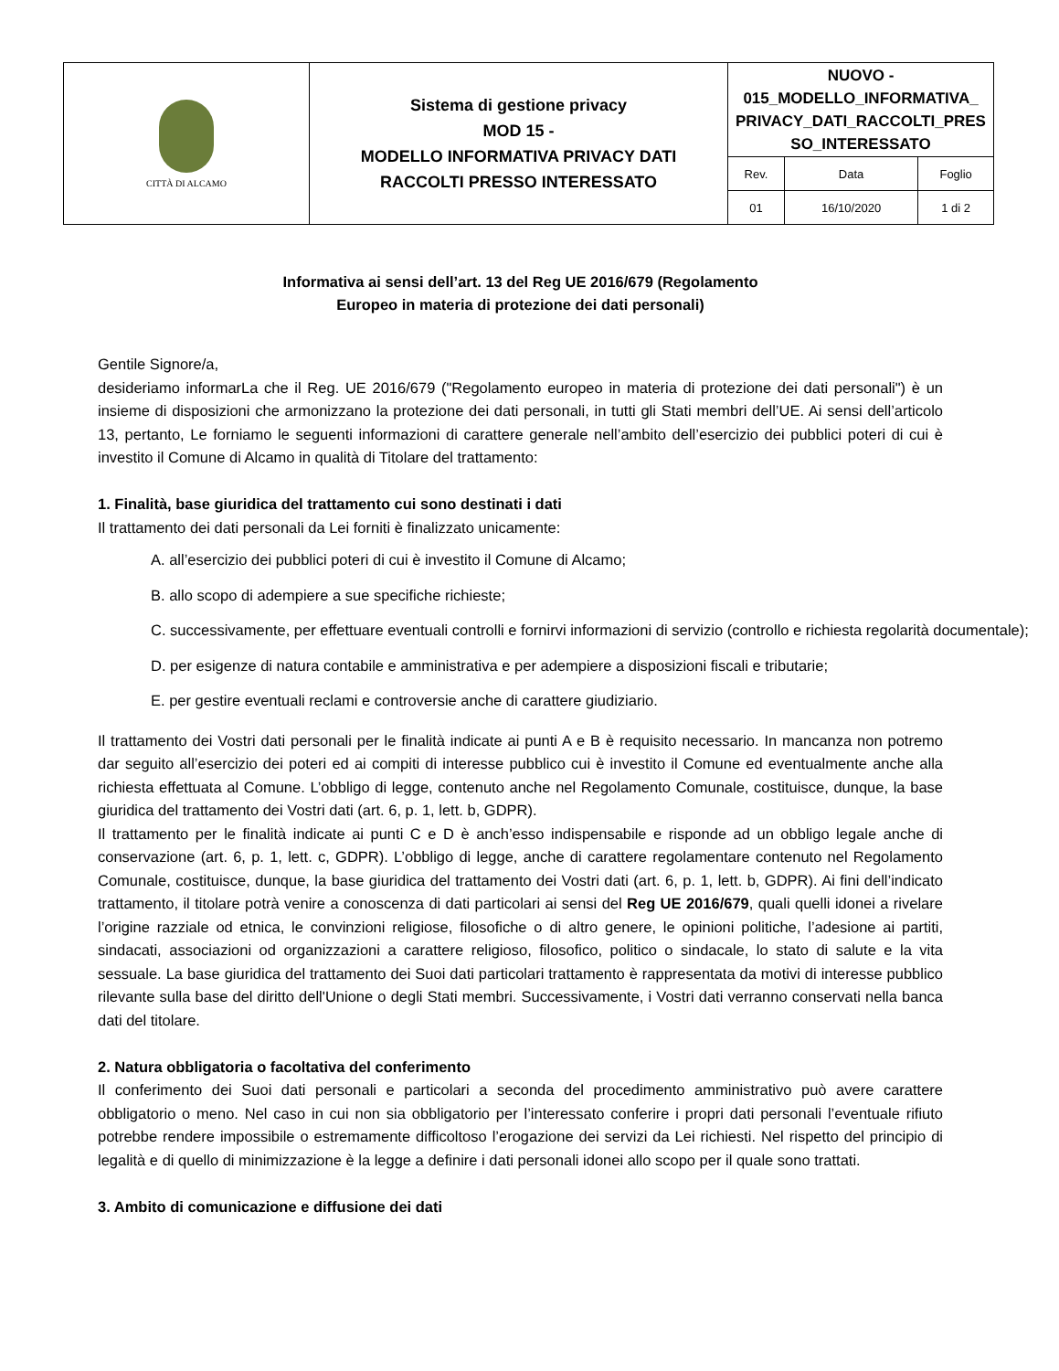| CITTÀ DI ALCAMO | Sistema di gestione privacy MOD 15 - MODELLO INFORMATIVA PRIVACY DATI RACCOLTI PRESSO INTERESSATO | NUOVO - 015_MODELLO_INFORMATIVA_ PRIVACY_DATI_RACCOLTI_PRES SO_INTERESSATO | | |
| | | Rev. | Data | Foglio |
| | | 01 | 16/10/2020 | 1 di 2 |
Informativa ai sensi dell’art. 13 del Reg UE 2016/679 (Regolamento
Europeo in materia di protezione dei dati personali)
Gentile Signore/a,
desideriamo informarLa che il Reg. UE 2016/679 ("Regolamento europeo in materia di protezione dei dati personali") è un insieme di disposizioni che armonizzano la protezione dei dati personali, in tutti gli Stati membri dell’UE. Ai sensi dell’articolo 13, pertanto, Le forniamo le seguenti informazioni di carattere generale nell’ambito dell’esercizio dei pubblici poteri di cui è investito il Comune di Alcamo in qualità di Titolare del trattamento:
1. Finalità, base giuridica del trattamento cui sono destinati i dati
Il trattamento dei dati personali da Lei forniti è finalizzato unicamente:
A. all’esercizio dei pubblici poteri di cui è investito il Comune di Alcamo;
B. allo scopo di adempiere a sue specifiche richieste;
C. successivamente, per effettuare eventuali controlli e fornirvi informazioni di servizio (controllo e richiesta regolarità documentale);
D. per esigenze di natura contabile e amministrativa e per adempiere a disposizioni fiscali e tributarie;
E. per gestire eventuali reclami e controversie anche di carattere giudiziario.
Il trattamento dei Vostri dati personali per le finalità indicate ai punti A e B è requisito necessario. In mancanza non potremo dar seguito all’esercizio dei poteri ed ai compiti di interesse pubblico cui è investito il Comune ed eventualmente anche alla richiesta effettuata al Comune. L’obbligo di legge, contenuto anche nel Regolamento Comunale, costituisce, dunque, la base giuridica del trattamento dei Vostri dati (art. 6, p. 1, lett. b, GDPR).
Il trattamento per le finalità indicate ai punti C e D è anch’esso indispensabile e risponde ad un obbligo legale anche di conservazione (art. 6, p. 1, lett. c, GDPR). L’obbligo di legge, anche di carattere regolamentare contenuto nel Regolamento Comunale, costituisce, dunque, la base giuridica del trattamento dei Vostri dati (art. 6, p. 1, lett. b, GDPR). Ai fini dell’indicato trattamento, il titolare potrà venire a conoscenza di dati particolari ai sensi del Reg UE 2016/679, quali quelli idonei a rivelare l’origine razziale od etnica, le convinzioni religiose, filosofiche o di altro genere, le opinioni politiche, l’adesione ai partiti, sindacati, associazioni od organizzazioni a carattere religioso, filosofico, politico o sindacale, lo stato di salute e la vita sessuale. La base giuridica del trattamento dei Suoi dati particolari trattamento è rappresentata da motivi di interesse pubblico rilevante sulla base del diritto dell'Unione o degli Stati membri. Successivamente, i Vostri dati verranno conservati nella banca dati del titolare.
2. Natura obbligatoria o facoltativa del conferimento
Il conferimento dei Suoi dati personali e particolari a seconda del procedimento amministrativo può avere carattere obbligatorio o meno. Nel caso in cui non sia obbligatorio per l’interessato conferire i propri dati personali l’eventuale rifiuto potrebbe rendere impossibile o estremamente difficoltoso l’erogazione dei servizi da Lei richiesti. Nel rispetto del principio di legalità e di quello di minimizzazione è la legge a definire i dati personali idonei allo scopo per il quale sono trattati.
3. Ambito di comunicazione e diffusione dei dati